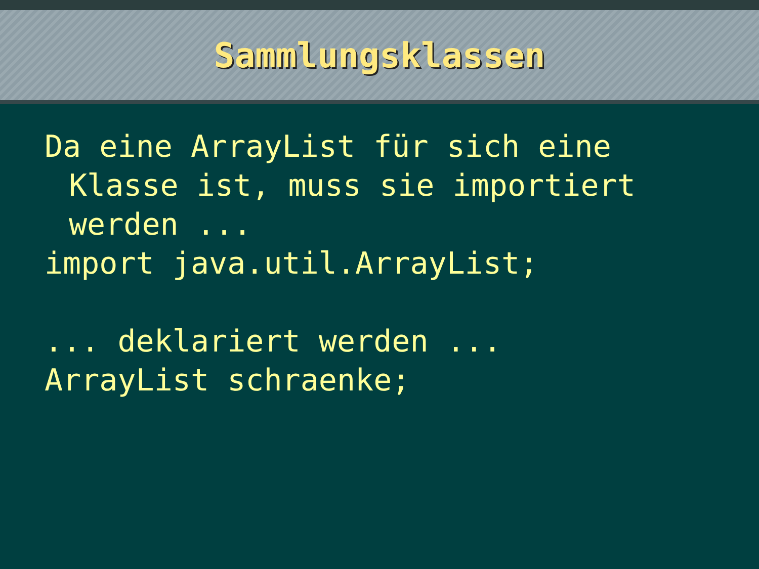Sammlungsklassen
Da eine ArrayList für sich eine
Klasse ist, muss sie importiert
werden ...
import java.util.ArrayList;
... deklariert werden ...
ArrayList schraenke;